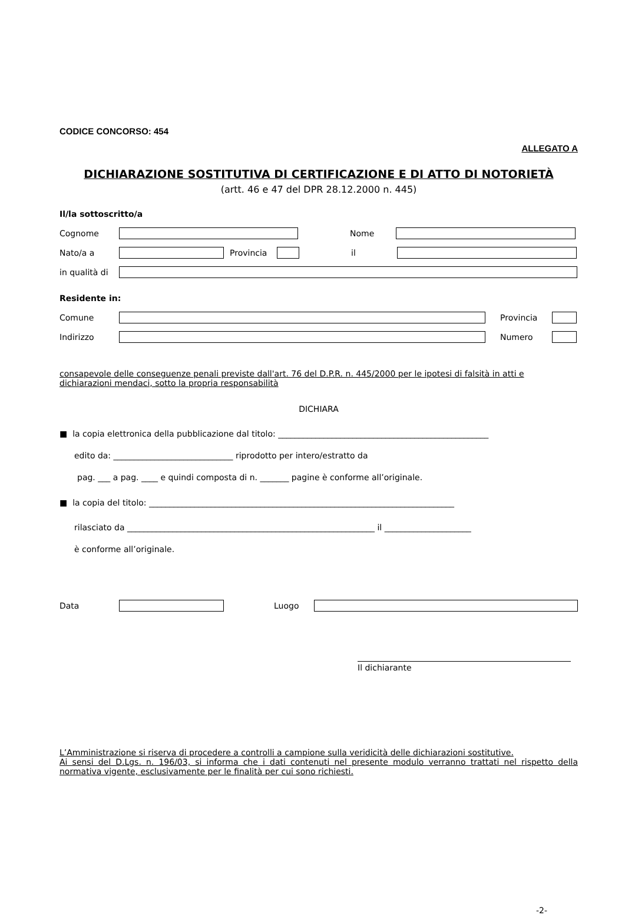CODICE CONCORSO: 454
ALLEGATO A
DICHIARAZIONE SOSTITUTIVA DI CERTIFICAZIONE E DI ATTO DI NOTORIETÀ
(artt. 46 e 47 del DPR 28.12.2000 n. 445)
Il/la sottoscritto/a
Cognome Nome
Nato/a a Provincia il
in qualità di
Residente in:
Comune Provincia
Indirizzo Numero
consapevole delle conseguenze penali previste dall'art. 76 del D.P.R. n. 445/2000 per le ipotesi di falsità in atti e
dichiarazioni mendaci, sotto la propria responsabilità
DICHIARA
■ la copia elettronica della pubblicazione dal titolo: ___________________________________________________
edito da: _____________________________ riprodotto per intero/estratto da
pag. ___ a pag. ____ e quindi composta di n. _______ pagine è conforme all’originale.
■ la copia del titolo: __________________________________________________________________________
rilasciato da ____________________________________________________________ il _____________________
è conforme all’originale.
Data Luogo
Il dichiarante
L’Amministrazione si riserva di procedere a controlli a campione sulla veridicità delle dichiarazioni sostitutive.
Ai sensi del D.Lgs. n. 196/03, si informa che i dati contenuti nel presente modulo verranno trattati nel rispetto della normativa vigente, esclusivamente per le finalità per cui sono richiesti.
-2-